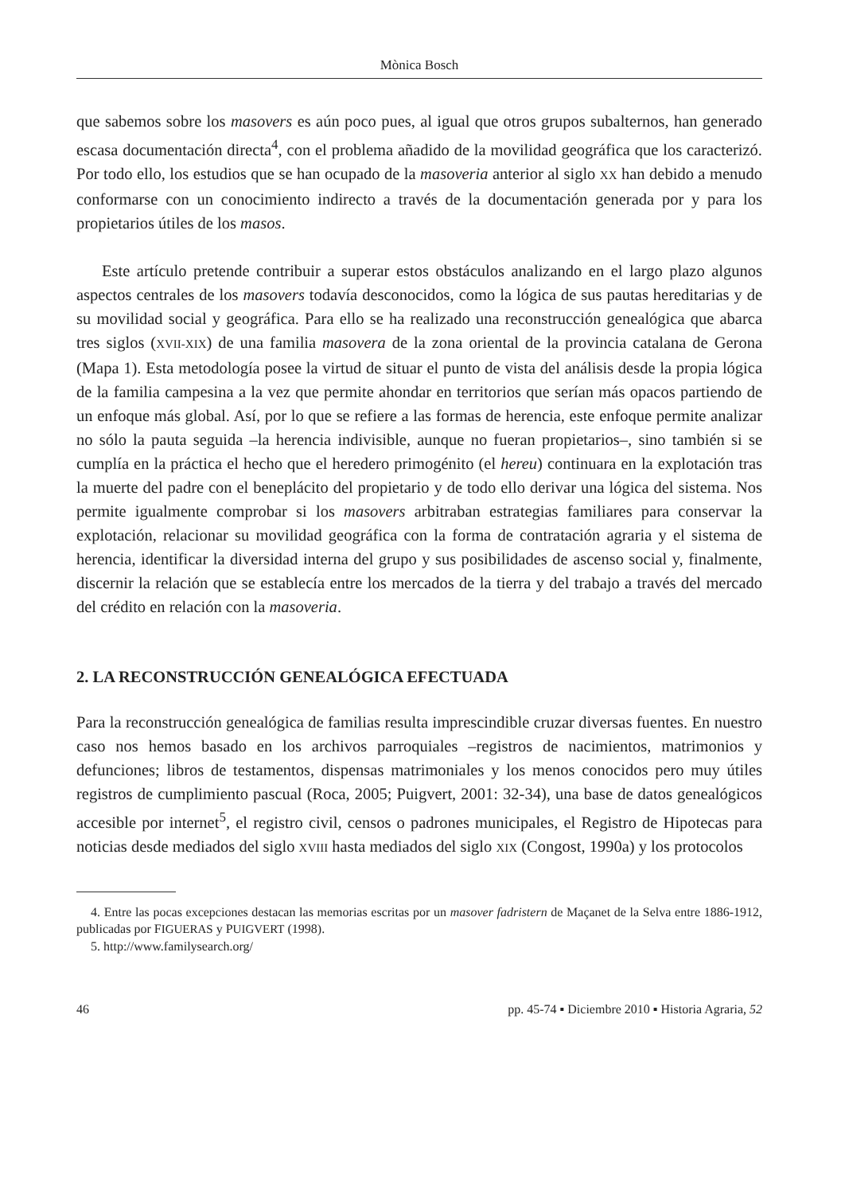Mònica Bosch
que sabemos sobre los masovers es aún poco pues, al igual que otros grupos subalternos, han generado escasa documentación directa<sup>4</sup>, con el problema añadido de la movilidad geográfica que los caracterizó. Por todo ello, los estudios que se han ocupado de la masoveria anterior al siglo XX han debido a menudo conformarse con un conocimiento indirecto a través de la documentación generada por y para los propietarios útiles de los masos.
Este artículo pretende contribuir a superar estos obstáculos analizando en el largo plazo algunos aspectos centrales de los masovers todavía desconocidos, como la lógica de sus pautas hereditarias y de su movilidad social y geográfica. Para ello se ha realizado una reconstrucción genealógica que abarca tres siglos (XVII-XIX) de una familia masovera de la zona oriental de la provincia catalana de Gerona (Mapa 1). Esta metodología posee la virtud de situar el punto de vista del análisis desde la propia lógica de la familia campesina a la vez que permite ahondar en territorios que serían más opacos partiendo de un enfoque más global. Así, por lo que se refiere a las formas de herencia, este enfoque permite analizar no sólo la pauta seguida –la herencia indivisible, aunque no fueran propietarios–, sino también si se cumplía en la práctica el hecho que el heredero primogénito (el hereu) continuara en la explotación tras la muerte del padre con el beneplácito del propietario y de todo ello derivar una lógica del sistema. Nos permite igualmente comprobar si los masovers arbitraban estrategias familiares para conservar la explotación, relacionar su movilidad geográfica con la forma de contratación agraria y el sistema de herencia, identificar la diversidad interna del grupo y sus posibilidades de ascenso social y, finalmente, discernir la relación que se establecía entre los mercados de la tierra y del trabajo a través del mercado del crédito en relación con la masoveria.
2. LA RECONSTRUCCIÓN GENEALÓGICA EFECTUADA
Para la reconstrucción genealógica de familias resulta imprescindible cruzar diversas fuentes. En nuestro caso nos hemos basado en los archivos parroquiales –registros de nacimientos, matrimonios y defunciones; libros de testamentos, dispensas matrimoniales y los menos conocidos pero muy útiles registros de cumplimiento pascual (Roca, 2005; Puigvert, 2001: 32-34), una base de datos genealógicos accesible por internet<sup>5</sup>, el registro civil, censos o padrones municipales, el Registro de Hipotecas para noticias desde mediados del siglo XVIII hasta mediados del siglo XIX (Congost, 1990a) y los protocolos
4. Entre las pocas excepciones destacan las memorias escritas por un masover fadristern de Maçanet de la Selva entre 1886-1912, publicadas por FIGUERAS y PUIGVERT (1998).
5. http://www.familysearch.org/
46 pp. 45-74 ▪ Diciembre 2010 ▪ Historia Agraria, 52